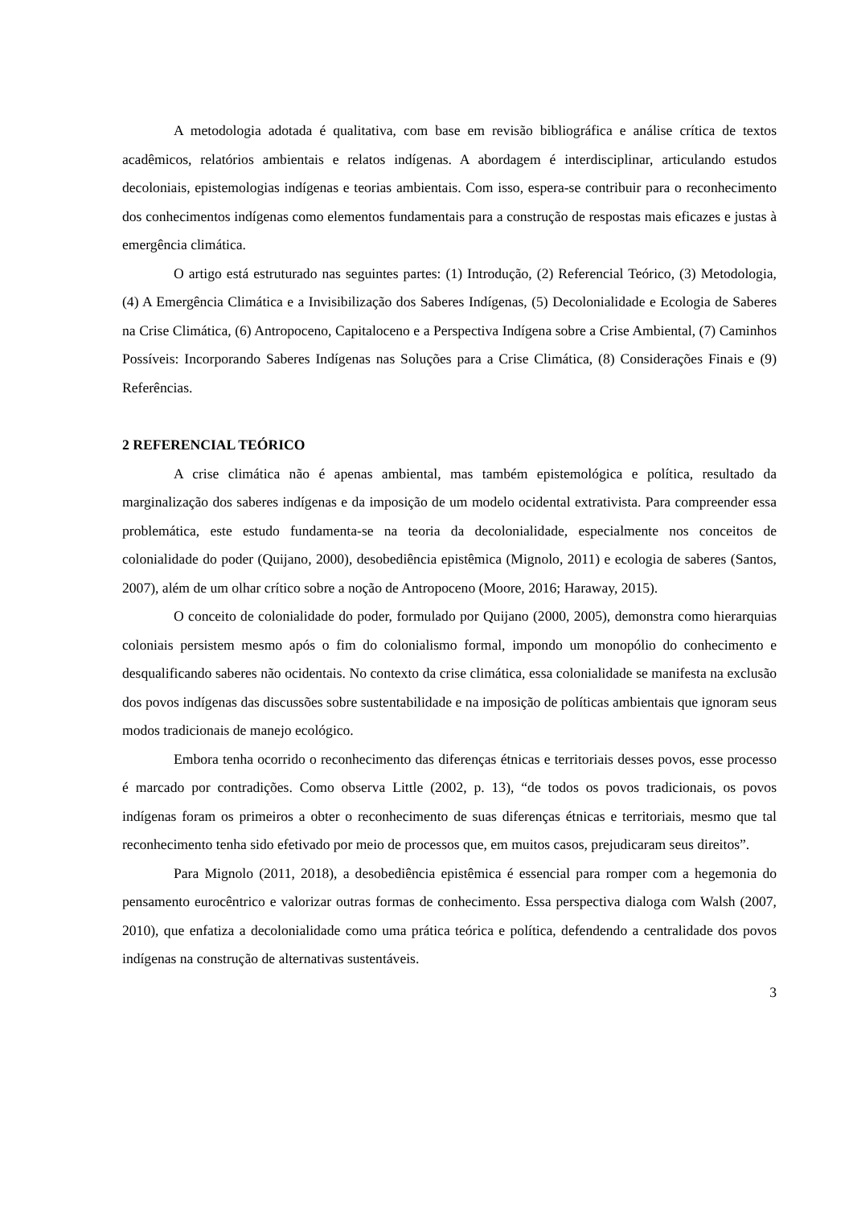A metodologia adotada é qualitativa, com base em revisão bibliográfica e análise crítica de textos acadêmicos, relatórios ambientais e relatos indígenas. A abordagem é interdisciplinar, articulando estudos decoloniais, epistemologias indígenas e teorias ambientais. Com isso, espera-se contribuir para o reconhecimento dos conhecimentos indígenas como elementos fundamentais para a construção de respostas mais eficazes e justas à emergência climática.
O artigo está estruturado nas seguintes partes: (1) Introdução, (2) Referencial Teórico, (3) Metodologia, (4) A Emergência Climática e a Invisibilização dos Saberes Indígenas, (5) Decolonialidade e Ecologia de Saberes na Crise Climática, (6) Antropoceno, Capitaloceno e a Perspectiva Indígena sobre a Crise Ambiental, (7) Caminhos Possíveis: Incorporando Saberes Indígenas nas Soluções para a Crise Climática, (8) Considerações Finais e (9) Referências.
2 REFERENCIAL TEÓRICO
A crise climática não é apenas ambiental, mas também epistemológica e política, resultado da marginalização dos saberes indígenas e da imposição de um modelo ocidental extrativista. Para compreender essa problemática, este estudo fundamenta-se na teoria da decolonialidade, especialmente nos conceitos de colonialidade do poder (Quijano, 2000), desobediência epistêmica (Mignolo, 2011) e ecologia de saberes (Santos, 2007), além de um olhar crítico sobre a noção de Antropoceno (Moore, 2016; Haraway, 2015).
O conceito de colonialidade do poder, formulado por Quijano (2000, 2005), demonstra como hierarquias coloniais persistem mesmo após o fim do colonialismo formal, impondo um monopólio do conhecimento e desqualificando saberes não ocidentais. No contexto da crise climática, essa colonialidade se manifesta na exclusão dos povos indígenas das discussões sobre sustentabilidade e na imposição de políticas ambientais que ignoram seus modos tradicionais de manejo ecológico.
Embora tenha ocorrido o reconhecimento das diferenças étnicas e territoriais desses povos, esse processo é marcado por contradições. Como observa Little (2002, p. 13), “de todos os povos tradicionais, os povos indígenas foram os primeiros a obter o reconhecimento de suas diferenças étnicas e territoriais, mesmo que tal reconhecimento tenha sido efetivado por meio de processos que, em muitos casos, prejudicaram seus direitos”.
Para Mignolo (2011, 2018), a desobediência epistêmica é essencial para romper com a hegemonia do pensamento eurocêntrico e valorizar outras formas de conhecimento. Essa perspectiva dialoga com Walsh (2007, 2010), que enfatiza a decolonialidade como uma prática teórica e política, defendendo a centralidade dos povos indígenas na construção de alternativas sustentáveis.
3